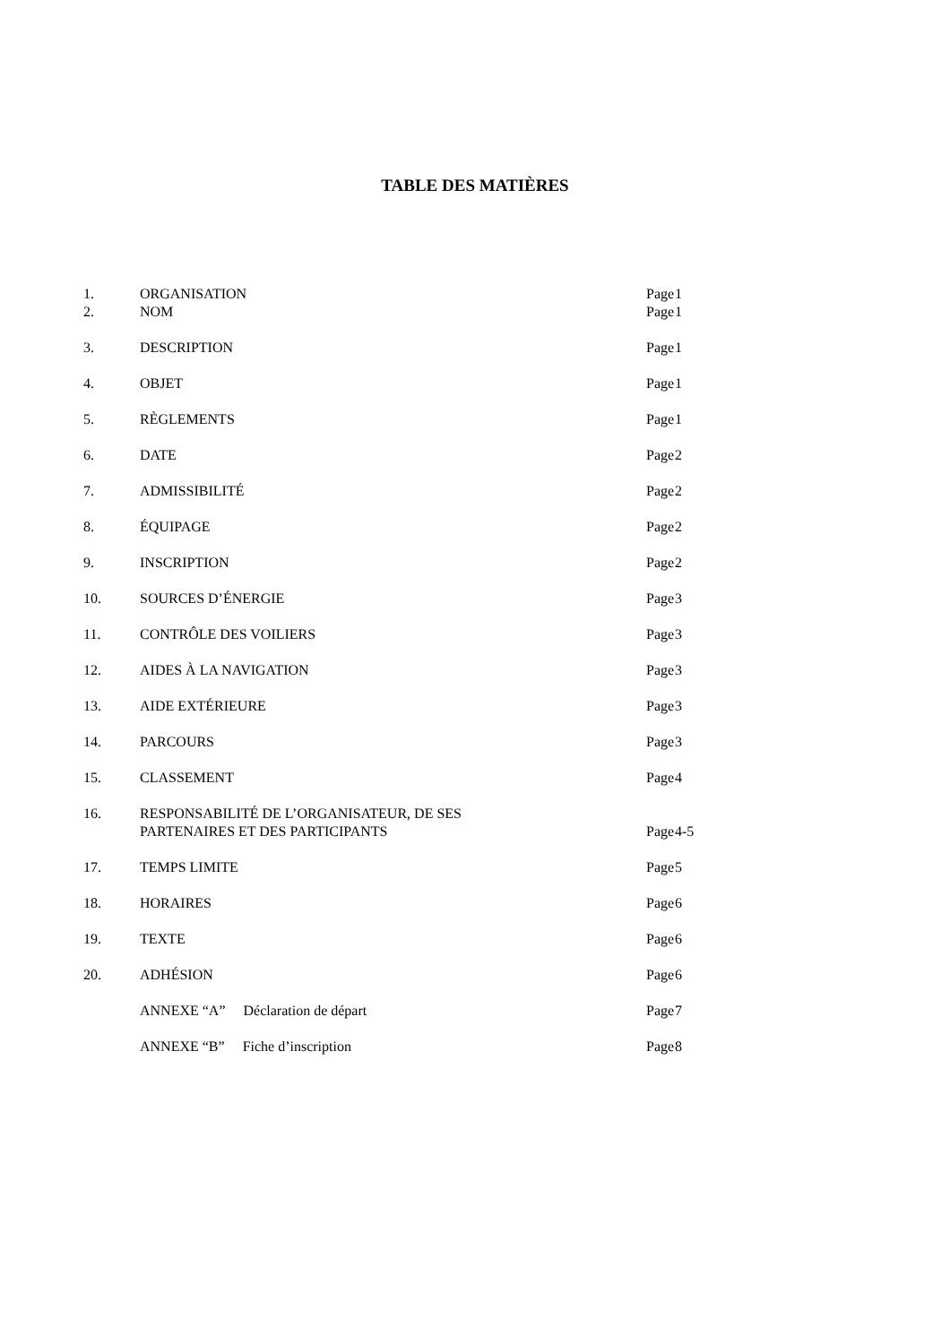TABLE DES MATIÈRES
| 1. | ORGANISATION | Page | 1 |
| 2. | NOM | Page | 1 |
| 3. | DESCRIPTION | Page | 1 |
| 4. | OBJET | Page | 1 |
| 5. | RÈGLEMENTS | Page | 1 |
| 6. | DATE | Page | 2 |
| 7. | ADMISSIBILITÉ | Page | 2 |
| 8. | ÉQUIPAGE | Page | 2 |
| 9. | INSCRIPTION | Page | 2 |
| 10. | SOURCES D’ÉNERGIE | Page | 3 |
| 11. | CONTRÔLE DES VOILIERS | Page | 3 |
| 12. | AIDES À LA NAVIGATION | Page | 3 |
| 13. | AIDE EXTÉRIEURE | Page | 3 |
| 14. | PARCOURS | Page | 3 |
| 15. | CLASSEMENT | Page | 4 |
| 16. | RESPONSABILITÉ DE L’ORGANISATEUR, DE SES PARTENAIRES ET DES PARTICIPANTS | Page | 4-5 |
| 17. | TEMPS LIMITE | Page | 5 |
| 18. | HORAIRES | Page | 6 |
| 19. | TEXTE | Page | 6 |
| 20. | ADHÉSION | Page | 6 |
| | ANNEXE “A” Déclaration de départ | Page | 7 |
| | ANNEXE “B” Fiche d’inscription | Page | 8 |